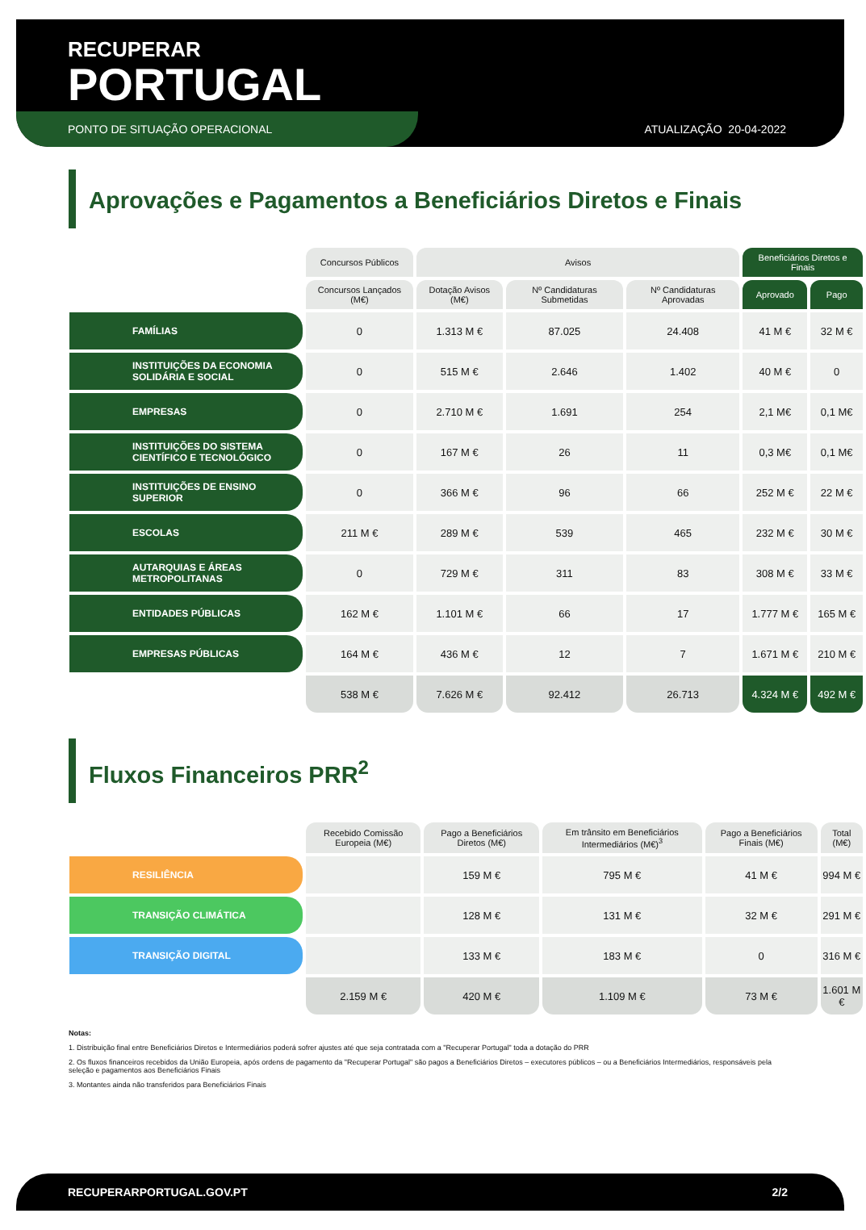RECUPERAR
PORTUGAL
PONTO DE SITUAÇÃO OPERACIONAL ATUALIZAÇÃO 20-04-2022
Aprovações e Pagamentos a Beneficiários Diretos e Finais
| | Concursos Públicos | Avisos | | | Beneficiários Diretos e Finais | |
| --- | --- | --- | --- | --- | --- | --- |
| | Concursos Lançados (M€) | Dotação Avisos (M€) | Nº Candidaturas Submetidas | Nº Candidaturas Aprovadas | Aprovado | Pago |
| FAMÍLIAS | 0 | 1.313 M € | 87.025 | 24.408 | 41 M € | 32 M € |
| INSTITUIÇÕES DA ECONOMIA SOLIDÁRIA E SOCIAL | 0 | 515 M € | 2.646 | 1.402 | 40 M € | 0 |
| EMPRESAS | 0 | 2.710 M € | 1.691 | 254 | 2,1 M€ | 0,1 M€ |
| INSTITUIÇÕES DO SISTEMA CIENTÍFICO E TECNOLÓGICO | 0 | 167 M € | 26 | 11 | 0,3 M€ | 0,1 M€ |
| INSTITUIÇÕES DE ENSINO SUPERIOR | 0 | 366 M € | 96 | 66 | 252 M € | 22 M € |
| ESCOLAS | 211 M € | 289 M € | 539 | 465 | 232 M € | 30 M € |
| AUTARQUIAS E ÁREAS METROPOLITANAS | 0 | 729 M € | 311 | 83 | 308 M € | 33 M € |
| ENTIDADES PÚBLICAS | 162 M € | 1.101 M € | 66 | 17 | 1.777 M € | 165 M € |
| EMPRESAS PÚBLICAS | 164 M € | 436 M € | 12 | 7 | 1.671 M € | 210 M € |
| | 538 M € | 7.626 M € | 92.412 | 26.713 | 4.324 M € | 492 M € |
Fluxos Financeiros PRR<sup>2</sup>
| | Recebido Comissão Europeia (M€) | Pago a Beneficiários Diretos (M€) | Em trânsito em Beneficiários Intermediários (M€)<sup>3</sup> | Pago a Beneficiários Finais (M€) | Total (M€) |
| --- | --- | --- | --- | --- | --- |
| RESILIÊNCIA | | 159 M € | 795 M € | 41 M € | 994 M € |
| TRANSIÇÃO CLIMÁTICA | | 128 M € | 131 M € | 32 M € | 291 M € |
| TRANSIÇÃO DIGITAL | | 133 M € | 183 M € | 0 | 316 M € |
| | 2.159 M € | 420 M € | 1.109 M € | 73 M € | 1.601 M € |
Notas:
1. Distribuição final entre Beneficiários Diretos e Intermediários poderá sofrer ajustes até que seja contratada com a "Recuperar Portugal" toda a dotação do PRR
2. Os fluxos financeiros recebidos da União Europeia, após ordens de pagamento da "Recuperar Portugal" são pagos a Beneficiários Diretos – executores públicos – ou a Beneficiários Intermediários, responsáveis pela seleção e pagamentos aos Beneficiários Finais
3. Montantes ainda não transferidos para Beneficiários Finais
RECUPERARPORTUGAL.GOV.PT 2/2